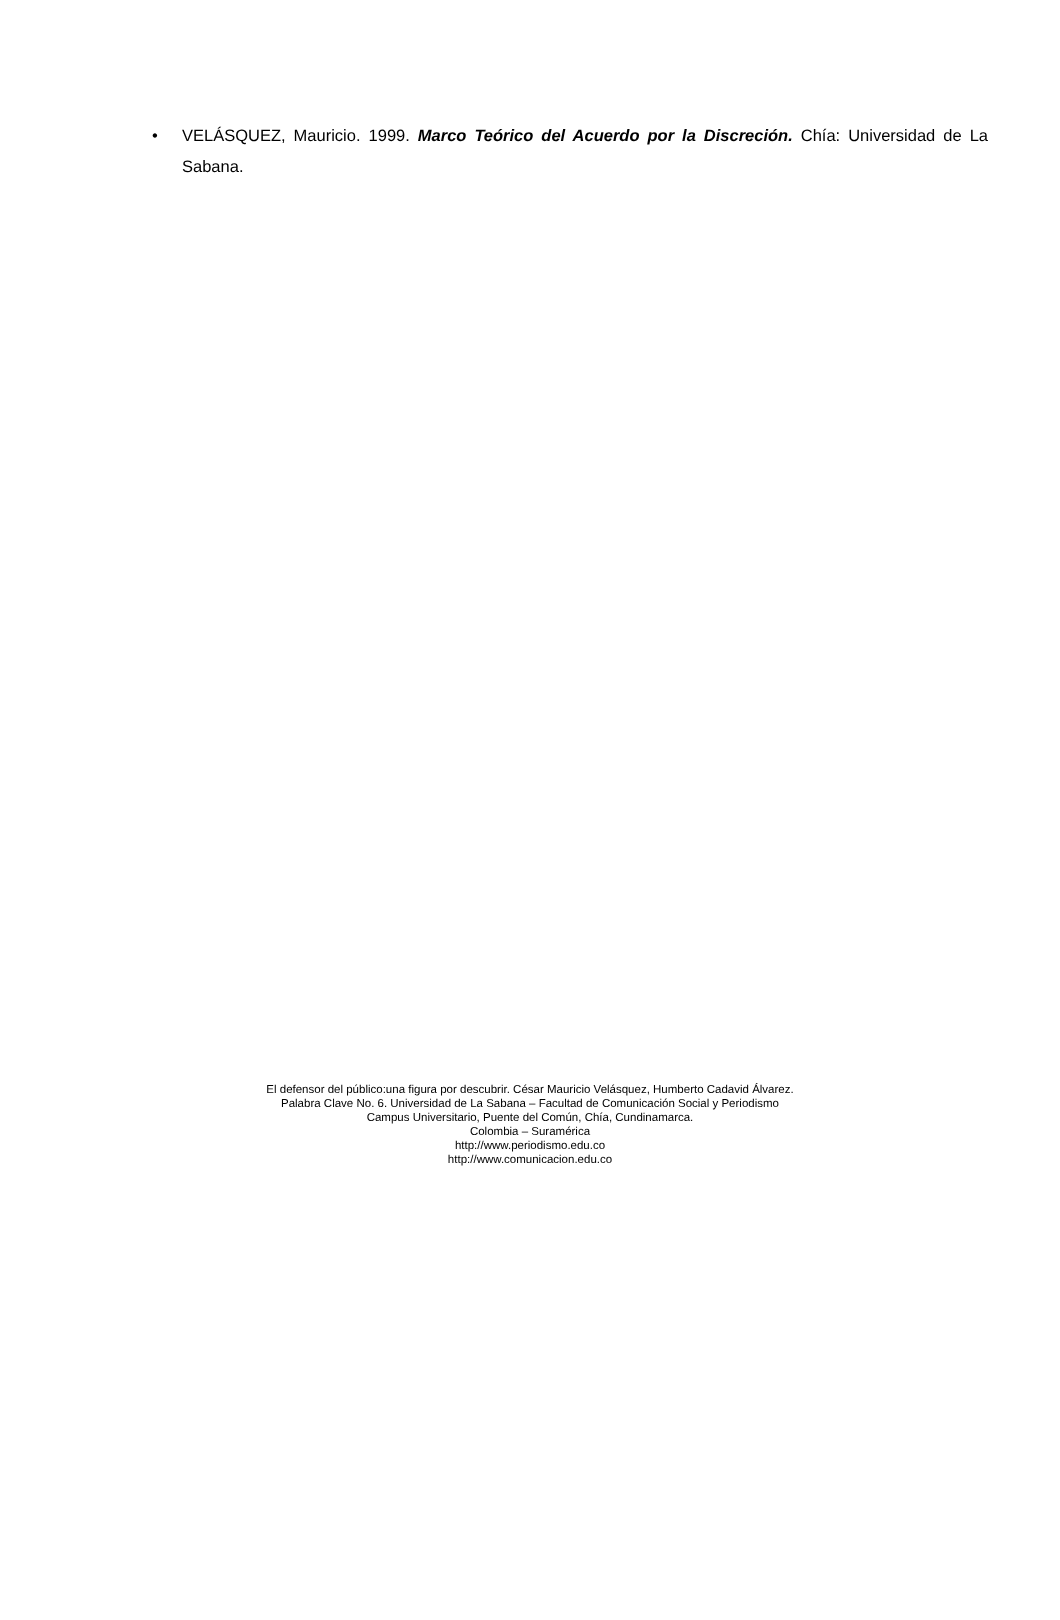• VELÁSQUEZ, Mauricio. 1999. Marco Teórico del Acuerdo por la Discreción. Chía: Universidad de La Sabana.
El defensor del público:una figura por descubrir. César Mauricio Velásquez, Humberto Cadavid Álvarez.
Palabra Clave No. 6. Universidad de La Sabana – Facultad de Comunicación Social y Periodismo
Campus Universitario, Puente del Común, Chía, Cundinamarca.
Colombia – Suramérica
http://www.periodismo.edu.co
http://www.comunicacion.edu.co